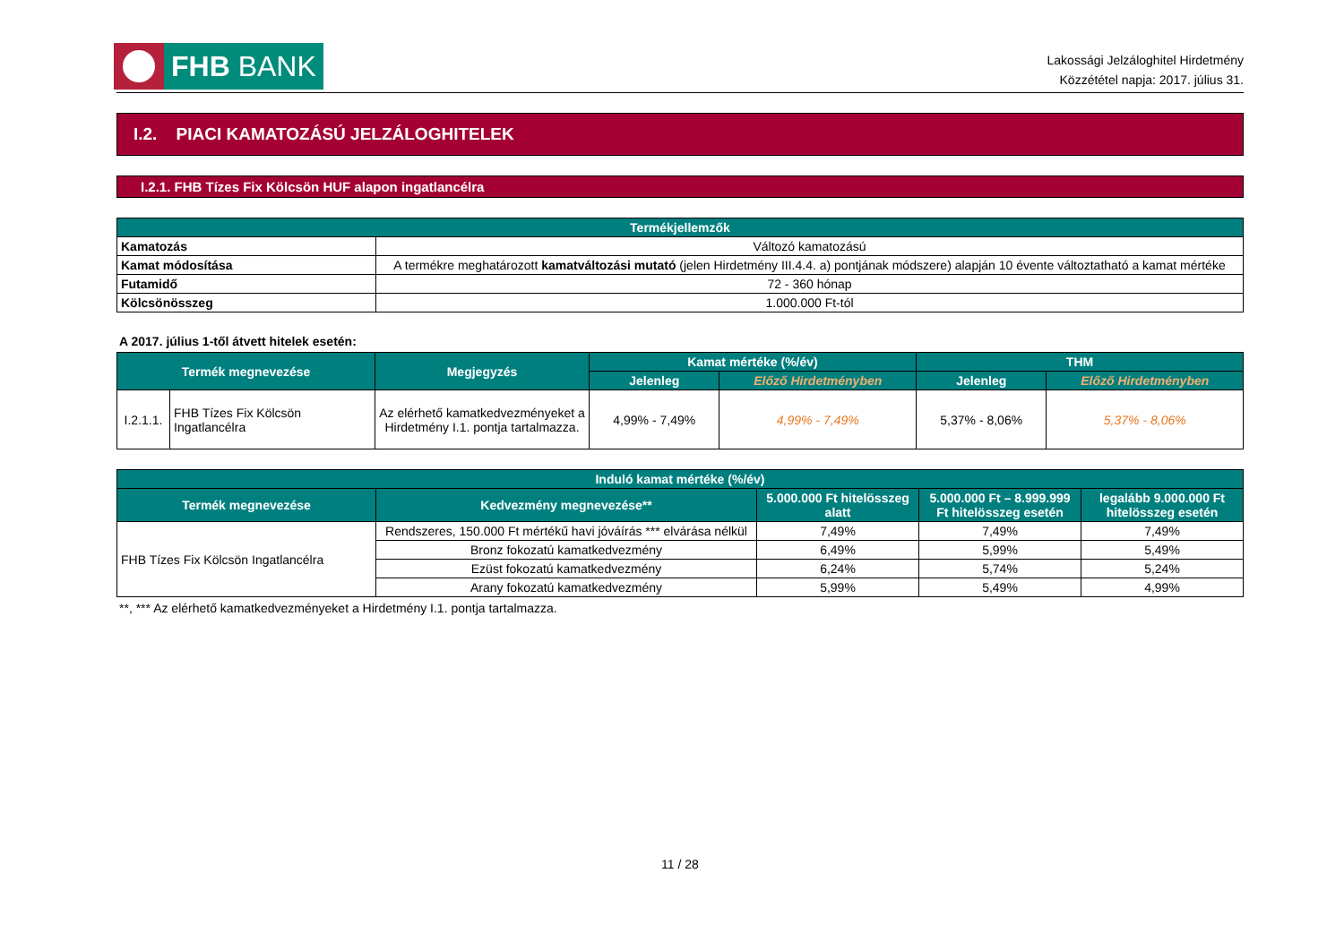FHB BANK
Lakossági Jelzáloghitel Hirdetmény
Közzététel napja: 2017. július 31.
I.2. PIACI KAMATOZÁSÚ JELZÁLOGHITELEK
I.2.1. FHB Tízes Fix Kölcsön HUF alapon ingatlancélra
| Termékjellemzők | |
| --- | --- |
| Kamatozás | Változó kamatozású |
| Kamat módosítása | A termékre meghatározott kamatváltozási mutató (jelen Hirdetmény III.4.4. a) pontjának módszere) alapján 10 évente változtatható a kamat mértéke |
| Futamidő | 72 - 360 hónap |
| Kölcsönösszeg | 1.000.000 Ft-tól |
A 2017. július 1-től átvett hitelek esetén:
| Termék megnevezése | | Megjegyzés | Kamat mértéke (%/év) | | THM | |
| --- | --- | --- | --- | --- | --- | --- |
| | | | Jelenleg | Előző Hirdetményben | Jelenleg | Előző Hirdetményben |
| I.2.1.1. | FHB Tízes Fix Kölcsön Ingatlancélra | Az elérhető kamatkedvezményeket a Hirdetmény I.1. pontja tartalmazza. | 4,99% - 7,49% | 4,99% - 7,49% | 5,37% - 8,06% | 5,37% - 8,06% |
| Induló kamat mértéke (%/év) | | | | |
| --- | --- | --- | --- | --- |
| Termék megnevezése | Kedvezmény megnevezése** | 5.000.000 Ft hitelösszeg alatt | 5.000.000 Ft – 8.999.999 Ft hitelösszeg esetén | legalább 9.000.000 Ft hitelösszeg esetén |
| FHB Tízes Fix Kölcsön Ingatlancélra | Rendszeres, 150.000 Ft mértékű havi jóváírás *** elvárása nélkül | 7,49% | 7,49% | 7,49% |
| | Bronz fokozatú kamatkedvezmény | 6,49% | 5,99% | 5,49% |
| | Ezüst fokozatú kamatkedvezmény | 6,24% | 5,74% | 5,24% |
| | Arany fokozatú kamatkedvezmény | 5,99% | 5,49% | 4,99% |
**, *** Az elérhető kamatkedvezményeket a Hirdetmény I.1. pontja tartalmazza.
11 / 28